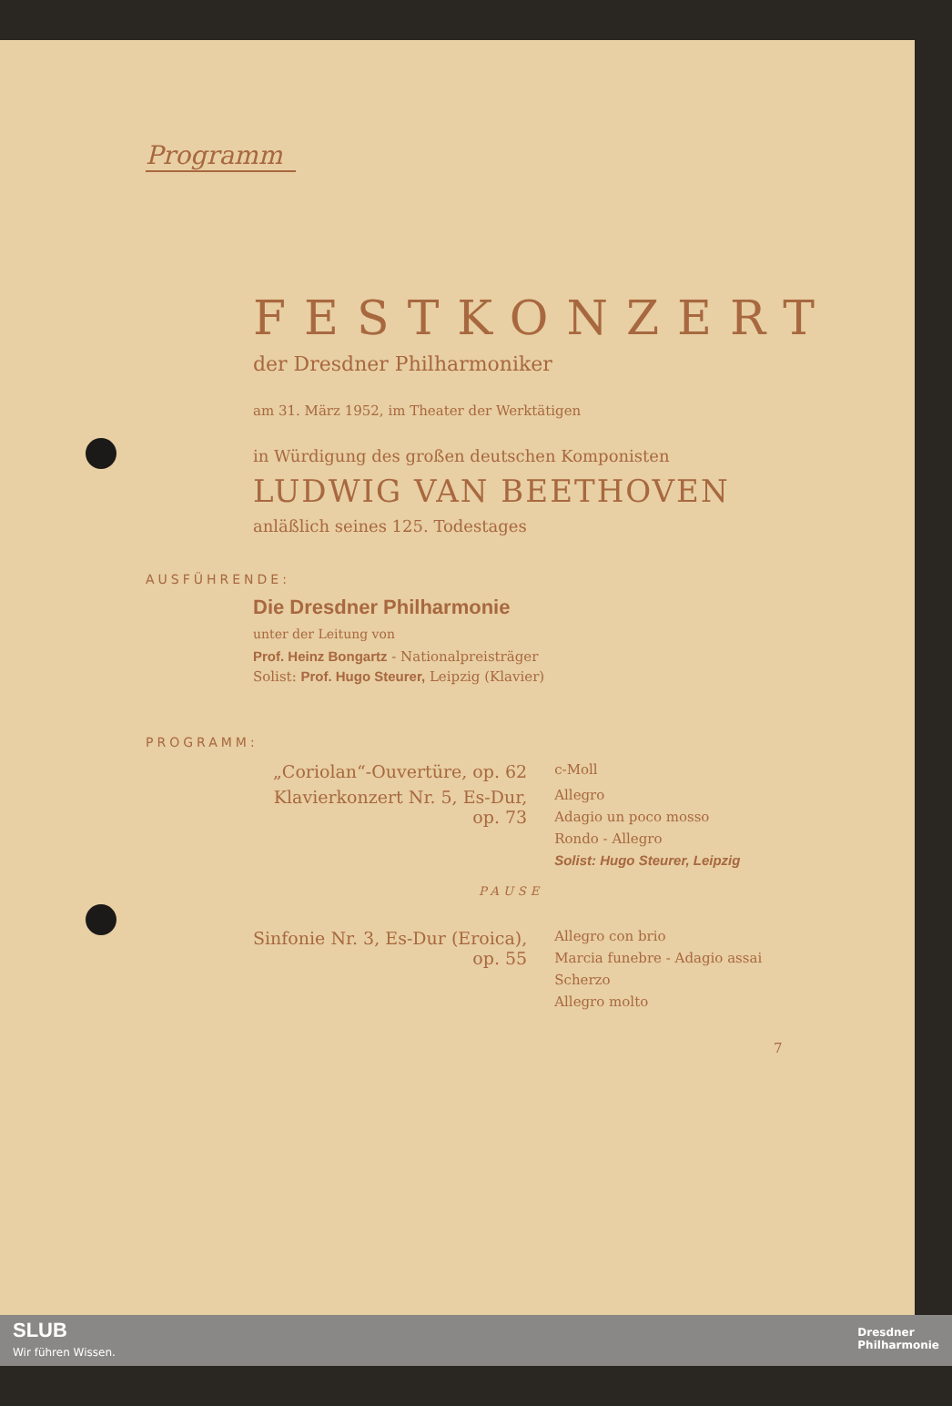Programm
FESTKONZERT
der Dresdner Philharmoniker
am 31. März 1952, im Theater der Werktätigen
in Würdigung des großen deutschen Komponisten
LUDWIG VAN BEETHOVEN
anläßlich seines 125. Todestages
AUSFÜHRENDE:
Die Dresdner Philharmonie
unter der Leitung von
Prof. Heinz Bongartz - Nationalpreisträger
Solist: Prof. Hugo Steurer, Leipzig (Klavier)
PROGRAMM:
| „Coriolan“-Ouvertüre, op. 62 | c-Moll |
| Klavierkonzert Nr. 5, Es-Dur, op. 73 | Allegro |
| | Adagio un poco mosso |
| | Rondo - Allegro |
| | Solist: Hugo Steurer, Leipzig |
| PAUSE | |
| Sinfonie Nr. 3, Es-Dur (Eroica), op. 55 | Allegro con brio |
| | Marcia funebre - Adagio assai |
| | Scherzo |
| | Allegro molto |
7
SLUB
Wir führen Wissen.
Dresdner
Philharmonie